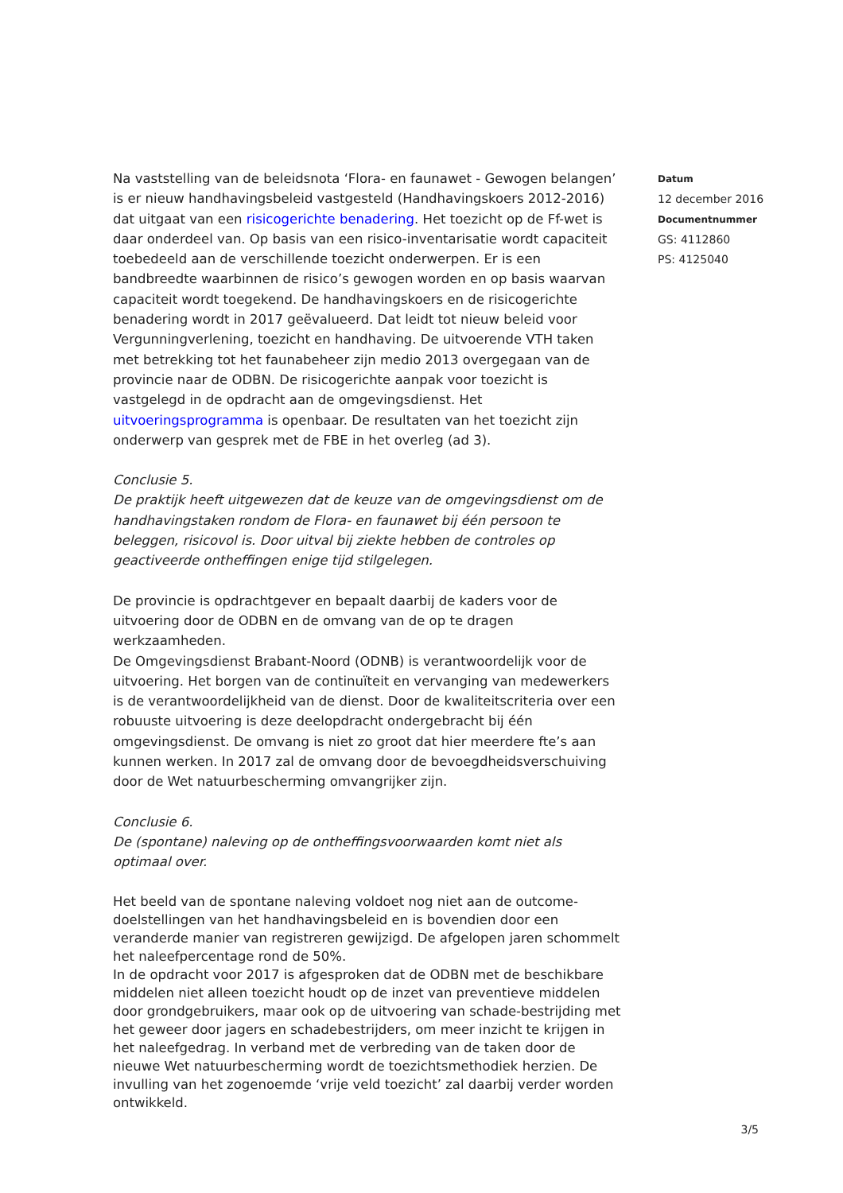Na vaststelling van de beleidsnota ‘Flora- en faunawet - Gewogen belangen’ is er nieuw handhavingsbeleid vastgesteld (Handhavingskoers 2012-2016) dat uitgaat van een risicogerichte benadering. Het toezicht op de Ff-wet is daar onderdeel van. Op basis van een risico-inventarisatie wordt capaciteit toebedeeld aan de verschillende toezicht onderwerpen. Er is een bandbreedte waarbinnen de risico’s gewogen worden en op basis waarvan capaciteit wordt toegekend. De handhavingskoers en de risicogerichte benadering wordt in 2017 geëvalueerd. Dat leidt tot nieuw beleid voor Vergunningverlening, toezicht en handhaving. De uitvoerende VTH taken met betrekking tot het faunabeheer zijn medio 2013 overgegaan van de provincie naar de ODBN. De risicogerichte aanpak voor toezicht is vastgelegd in de opdracht aan de omgevingsdienst. Het uitvoeringsprogramma is openbaar. De resultaten van het toezicht zijn onderwerp van gesprek met de FBE in het overleg (ad 3).
Conclusie 5.
De praktijk heeft uitgewezen dat de keuze van de omgevingsdienst om de handhavingstaken rondom de Flora- en faunawet bij één persoon te beleggen, risicovol is. Door uitval bij ziekte hebben de controles op geactiveerde ontheffingen enige tijd stilgelegen.
De provincie is opdrachtgever en bepaalt daarbij de kaders voor de uitvoering door de ODBN en de omvang van de op te dragen werkzaamheden.
De Omgevingsdienst Brabant-Noord (ODNB) is verantwoordelijk voor de uitvoering. Het borgen van de continuïteit en vervanging van medewerkers is de verantwoordelijkheid van de dienst. Door de kwaliteitscriteria over een robuuste uitvoering is deze deelopdracht ondergebracht bij één omgevingsdienst. De omvang is niet zo groot dat hier meerdere fte’s aan kunnen werken. In 2017 zal de omvang door de bevoegdheidsverschuiving door de Wet natuurbescherming omvangrijker zijn.
Conclusie 6.
De (spontane) naleving op de ontheffingsvoorwaarden komt niet als optimaal over.
Het beeld van de spontane naleving voldoet nog niet aan de outcome-doelstellingen van het handhavingsbeleid en is bovendien door een veranderde manier van registreren gewijzigd. De afgelopen jaren schommelt het naleefpercentage rond de 50%.
In de opdracht voor 2017 is afgesproken dat de ODBN met de beschikbare middelen niet alleen toezicht houdt op de inzet van preventieve middelen door grondgebruikers, maar ook op de uitvoering van schade-bestrijding met het geweer door jagers en schadebestrijders, om meer inzicht te krijgen in het naleefgedrag. In verband met de verbreding van de taken door de nieuwe Wet natuurbescherming wordt de toezichtsmethodiek herzien. De invulling van het zogenoemde ‘vrije veld toezicht’ zal daarbij verder worden ontwikkeld.
Datum
12 december 2016
Documentnummer
GS: 4112860
PS: 4125040
3/5